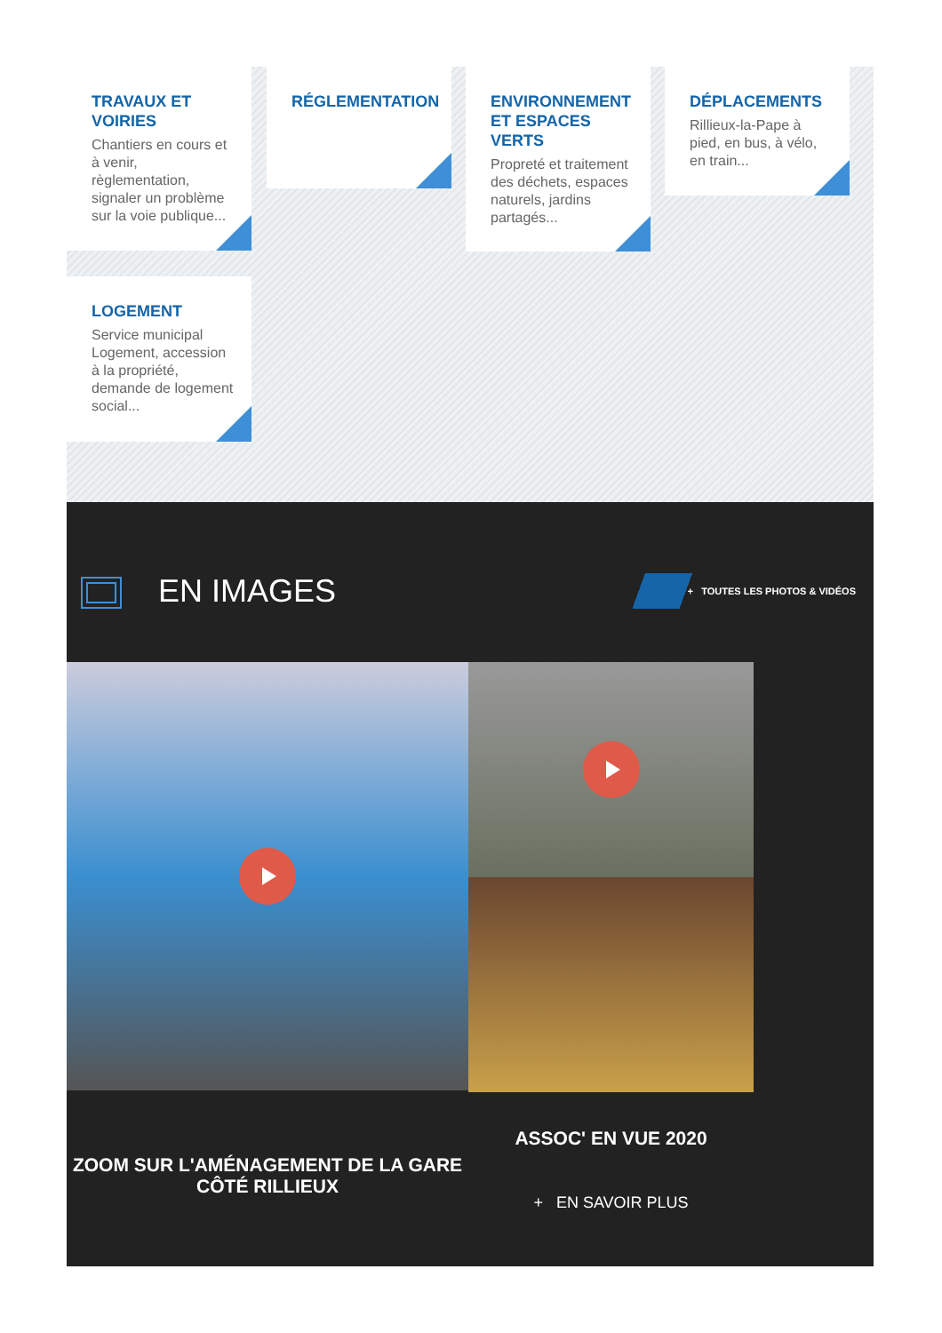TRAVAUX ET VOIRIES
Chantiers en cours et à venir, règlementation, signaler un problème sur la voie publique...
RÉGLEMENTATION
ENVIRONNEMENT ET ESPACES VERTS
Propreté et traitement des déchets, espaces naturels, jardins partagés...
DÉPLACEMENTS
Rillieux-la-Pape à pied, en bus, à vélo, en train...
LOGEMENT
Service municipal Logement, accession à la propriété, demande de logement social...
EN IMAGES
+ TOUTES LES PHOTOS & VIDÉOS
ZOOM SUR L'AMÉNAGEMENT DE LA GARE CÔTÉ RILLIEUX
ASSOC' EN VUE 2020
+ EN SAVOIR PLUS